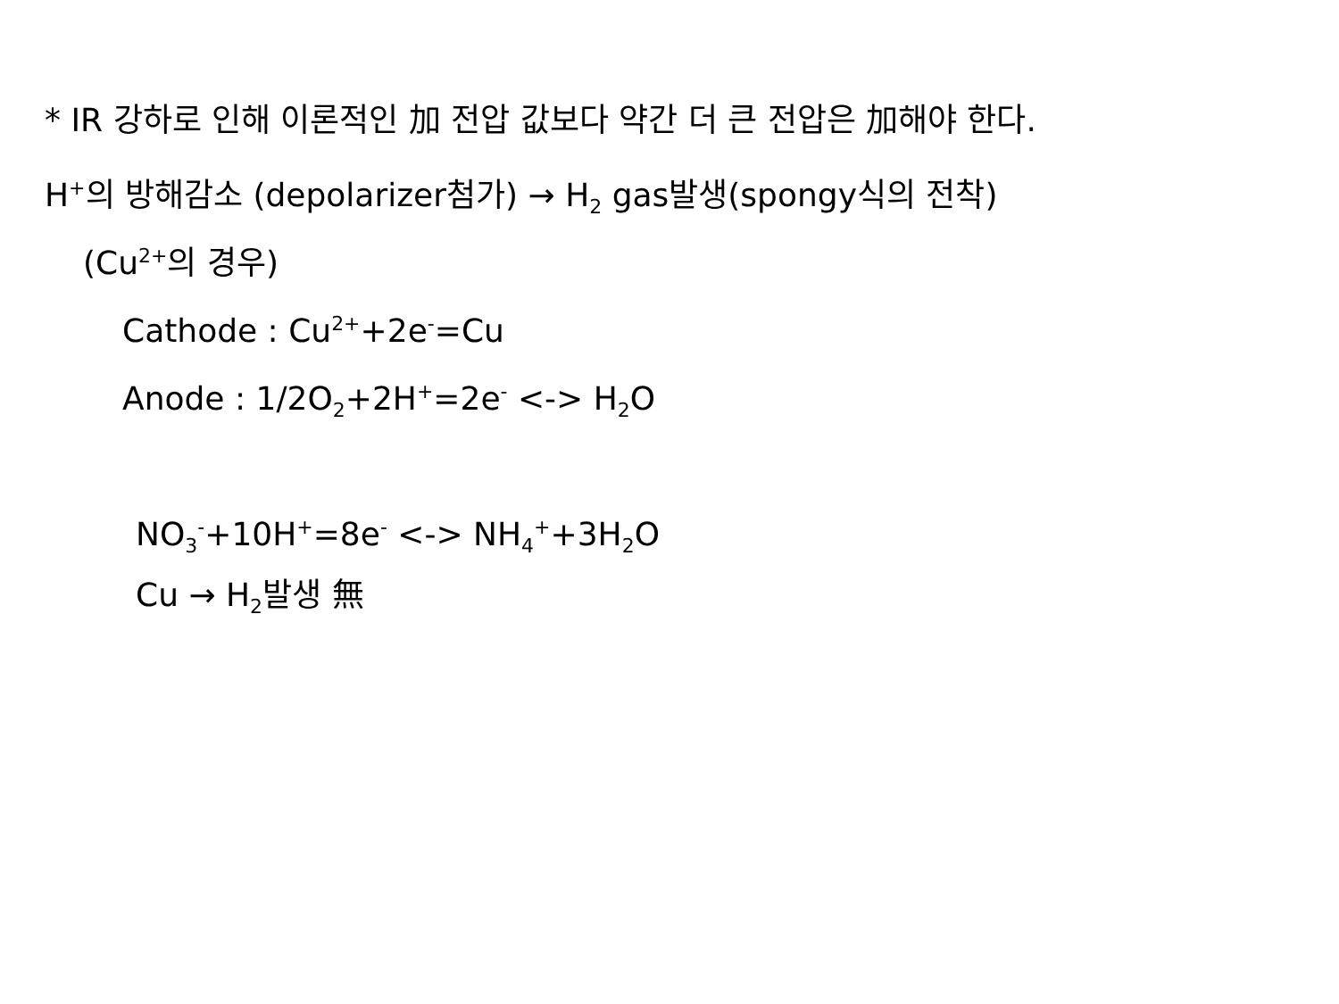* IR 강하로 인해 이론적인 加 전압 값보다 약간 더 큰 전압은 加해야 한다.
H<sup>+</sup>의 방해감소 (depolarizer첨가) → H<sub>2</sub> gas발생(spongy식의 전착)
(Cu<sup>2+</sup>의 경우)
Cathode : Cu<sup>2+</sup>+2e<sup>-</sup>=Cu
Anode : 1/2O<sub>2</sub>+2H<sup>+</sup>=2e<sup>-</sup> <-> H<sub>2</sub>O
NO<sub>3</sub><sup>-</sup>+10H<sup>+</sup>=8e<sup>-</sup> <-> NH<sub>4</sub><sup>+</sup>+3H<sub>2</sub>O
Cu → H<sub>2</sub>발생 無